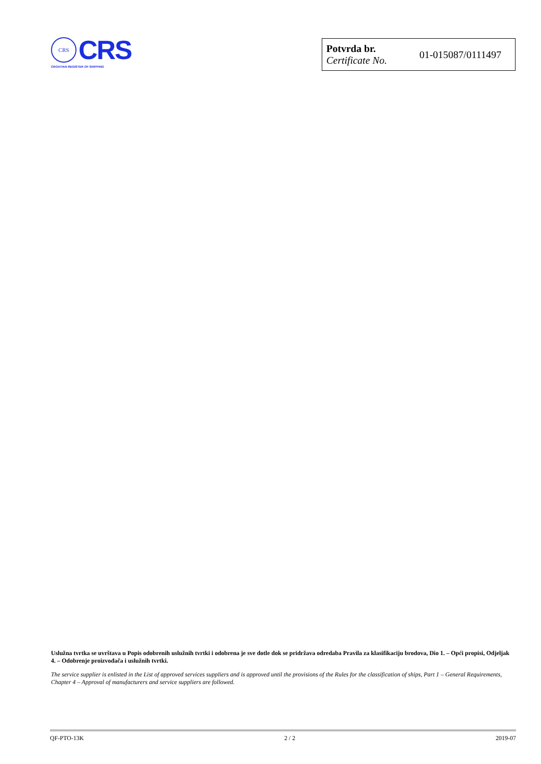CRS
CRS
CROATIAN REGISTER OF SHIPPING
| Potvrda br. Certificate No. | 01-015087/0111497 |
Uslužna tvrtka se uvrštava u Popis odobrenih uslužnih tvrtki i odobrena je sve dotle dok se pridržava odredaba Pravila za klasifikaciju brodova, Dio 1. – Opći propisi, Odjeljak 4. – Odobrenje proizvođača i uslužnih tvrtki.
The service supplier is enlisted in the List of approved services suppliers and is approved until the provisions of the Rules for the classification of ships, Part 1 – General Requirements, Chapter 4 – Approval of manufacturers and service suppliers are followed.
QF-PTO-13K 2 / 2 2019-07